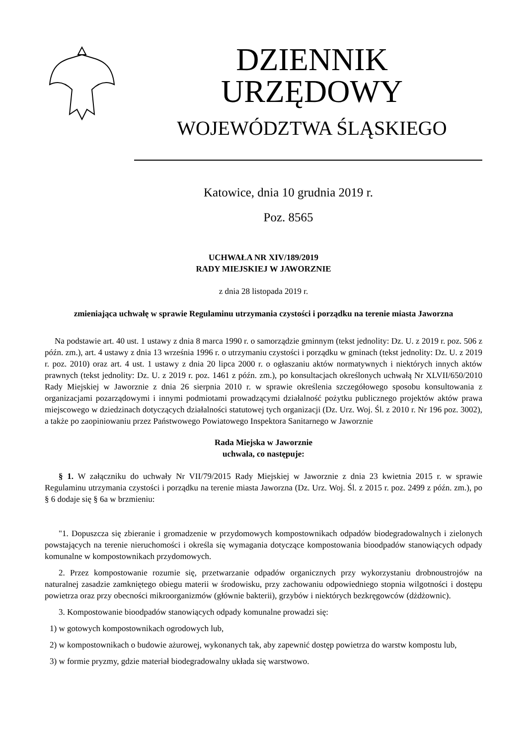DZIENNIK URZĘDOWY
WOJEWÓDZTWA ŚLĄSKIEGO
Katowice, dnia 10 grudnia 2019 r.
Poz. 8565
UCHWAŁA NR XIV/189/2019
RADY MIEJSKIEJ W JAWORZNIE
z dnia 28 listopada 2019 r.
zmieniająca uchwałę w sprawie Regulaminu utrzymania czystości i porządku na terenie miasta Jaworzna
Na podstawie art. 40 ust. 1 ustawy z dnia 8 marca 1990 r. o samorządzie gminnym (tekst jednolity: Dz. U. z 2019 r. poz. 506 z późn. zm.), art. 4 ustawy z dnia 13 września 1996 r. o utrzymaniu czystości i porządku w gminach (tekst jednolity: Dz. U. z 2019 r. poz. 2010) oraz art. 4 ust. 1 ustawy z dnia 20 lipca 2000 r. o ogłaszaniu aktów normatywnych i niektórych innych aktów prawnych (tekst jednolity: Dz. U. z 2019 r. poz. 1461 z późn. zm.), po konsultacjach określonych uchwałą Nr XLVII/650/2010 Rady Miejskiej w Jaworznie z dnia 26 sierpnia 2010 r. w sprawie określenia szczegółowego sposobu konsultowania z organizacjami pozarządowymi i innymi podmiotami prowadzącymi działalność pożytku publicznego projektów aktów prawa miejscowego w dziedzinach dotyczących działalności statutowej tych organizacji (Dz. Urz. Woj. Śl. z 2010 r. Nr 196 poz. 3002), a także po zaopiniowaniu przez Państwowego Powiatowego Inspektora Sanitarnego w Jaworznie
Rada Miejska w Jaworznie
uchwala, co następuje:
§ 1. W załączniku do uchwały Nr VII/79/2015 Rady Miejskiej w Jaworznie z dnia 23 kwietnia 2015 r. w sprawie Regulaminu utrzymania czystości i porządku na terenie miasta Jaworzna (Dz. Urz. Woj. Śl. z 2015 r. poz. 2499 z późn. zm.), po § 6 dodaje się § 6a w brzmieniu:
"1. Dopuszcza się zbieranie i gromadzenie w przydomowych kompostownikach odpadów biodegradowalnych i zielonych powstających na terenie nieruchomości i określa się wymagania dotyczące kompostowania bioodpadów stanowiących odpady komunalne w kompostownikach przydomowych.
2. Przez kompostowanie rozumie się, przetwarzanie odpadów organicznych przy wykorzystaniu drobnoustrojów na naturalnej zasadzie zamkniętego obiegu materii w środowisku, przy zachowaniu odpowiedniego stopnia wilgotności i dostępu powietrza oraz przy obecności mikroorganizmów (głównie bakterii), grzybów i niektórych bezkręgowców (dżdżownic).
3. Kompostowanie bioodpadów stanowiących odpady komunalne prowadzi się:
1) w gotowych kompostownikach ogrodowych lub,
2) w kompostownikach o budowie ażurowej, wykonanych tak, aby zapewnić dostęp powietrza do warstw kompostu lub,
3) w formie pryzmy, gdzie materiał biodegradowalny układa się warstwowo.